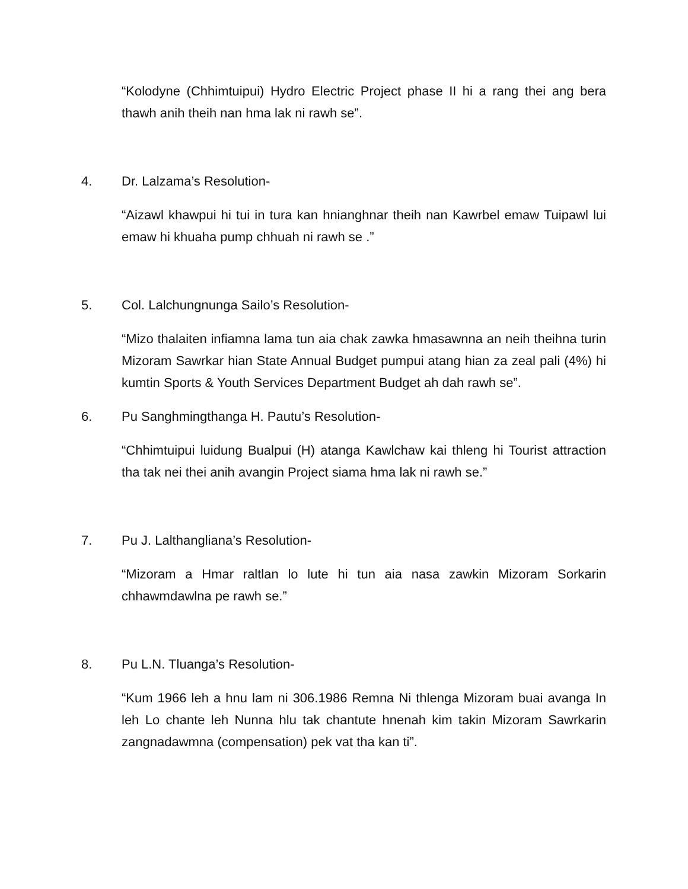“Kolodyne (Chhimtuipui) Hydro Electric Project phase II hi a rang thei ang bera thawh anih theih nan hma lak ni rawh se”.
4. Dr. Lalzama’s Resolution-
“Aizawl khawpui hi tui in tura kan hnianghnar theih nan Kawrbel emaw Tuipawl lui emaw hi khuaha pump chhuah ni rawh se .”
5. Col. Lalchungnunga Sailo’s Resolution-
“Mizo thalaiten infiamna lama tun aia chak zawka hmasawnna an neih theihna turin Mizoram Sawrkar hian State Annual Budget pumpui atang hian za zeal pali (4%) hi kumtin Sports & Youth Services Department Budget ah dah rawh se”.
6. Pu Sanghmingthanga H. Pautu’s Resolution-
“Chhimtuipui luidung Bualpui (H) atanga Kawlchaw kai thleng hi Tourist attraction tha tak nei thei anih avangin Project siama hma lak ni rawh se.”
7. Pu J. Lalthangliana’s Resolution-
“Mizoram a Hmar raltlan lo lute hi tun aia nasa zawkin Mizoram Sorkarin chhawmdawlna pe rawh se.”
8. Pu L.N. Tluanga’s Resolution-
“Kum 1966 leh a hnu lam ni 306.1986 Remna Ni thlenga Mizoram buai avanga In leh Lo chante leh Nunna hlu tak chantute hnenah kim takin Mizoram Sawrkarin zangnadawmna (compensation) pek vat tha kan ti”.